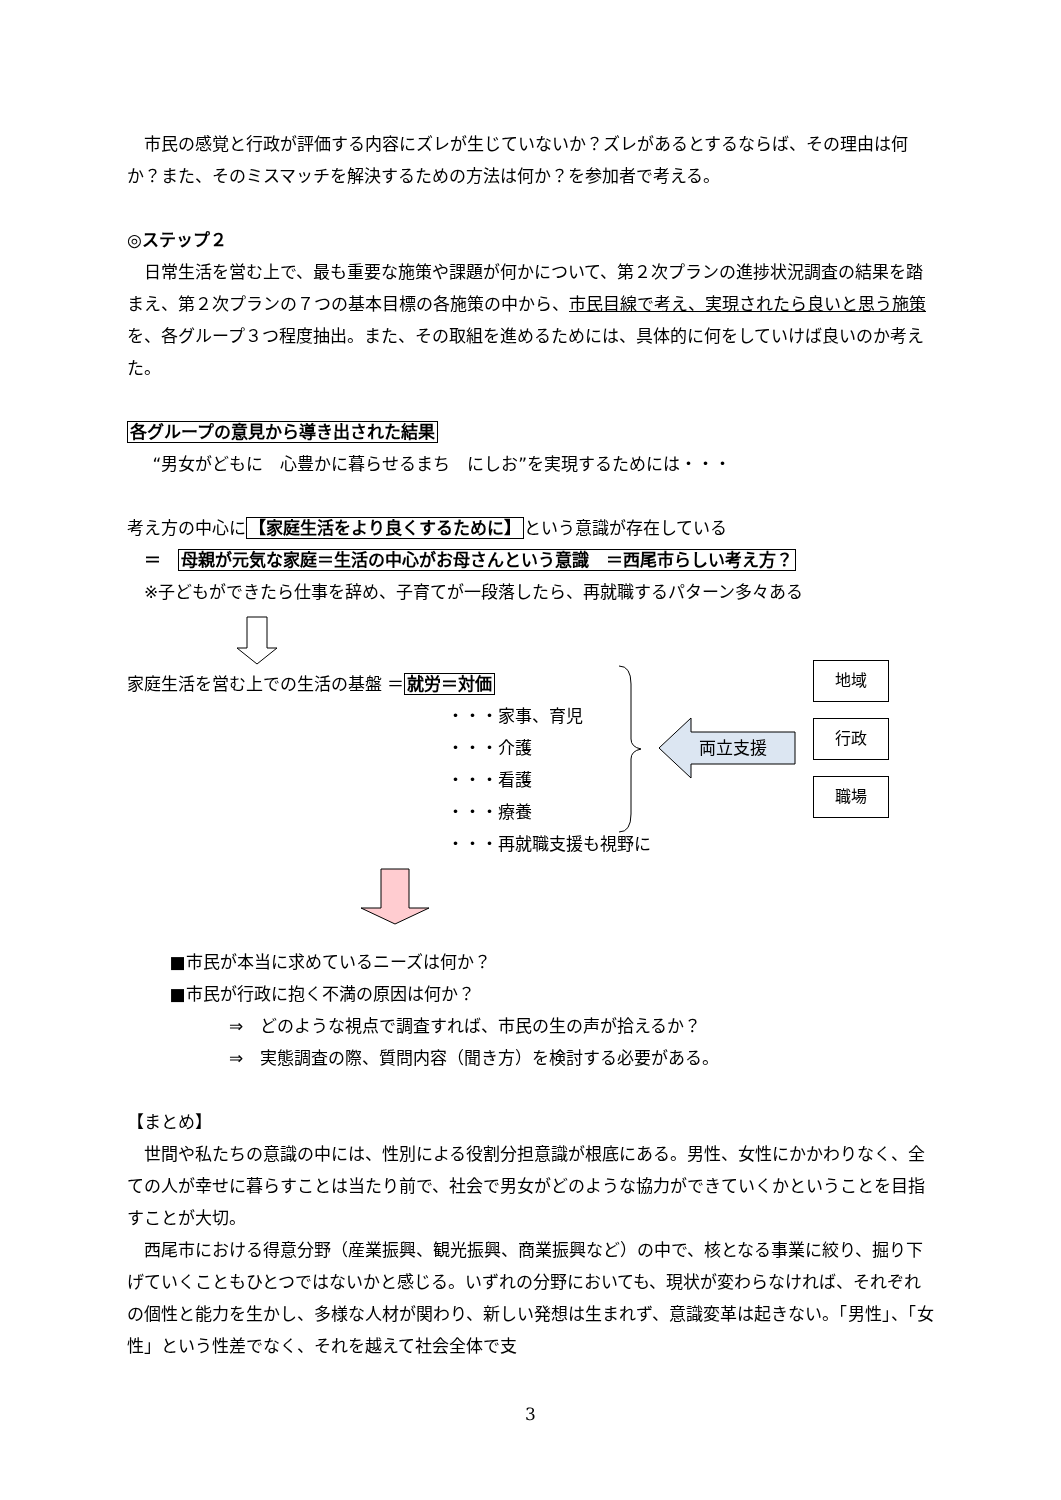市民の感覚と行政が評価する内容にズレが生じていないか？ズレがあるとするならば、その理由は何か？また、そのミスマッチを解決するための方法は何か？を参加者で考える。
◎ステップ２
日常生活を営む上で、最も重要な施策や課題が何かについて、第２次プランの進捗状況調査の結果を踏まえ、第２次プランの７つの基本目標の各施策の中から、市民目線で考え、実現されたら良いと思う施策を、各グループ３つ程度抽出。また、その取組を進めるためには、具体的に何をしていけば良いのか考えた。
各グループの意見から導き出された結果
“男女がどもに　心豊かに暮らせるまち　にしお”を実現するためには・・・
考え方の中心に【家庭生活をより良くするために】という意識が存在している
＝　母親が元気な家庭＝生活の中心がお母さんという意識　＝西尾市らしい考え方？
※子どもができたら仕事を辞め、子育てが一段落したら、再就職するパターン多々ある
家庭生活を営む上での生活の基盤 ＝就労＝対価
・・・家事、育児
・・・介護
・・・看護
・・・療養
・・・再就職支援も視野に
両立支援
地域
行政
職場
■市民が本当に求めているニーズは何か？
■市民が行政に抱く不満の原因は何か？
⇒　どのような視点で調査すれば、市民の生の声が拾えるか？
⇒　実態調査の際、質問内容（聞き方）を検討する必要がある。
【まとめ】
世間や私たちの意識の中には、性別による役割分担意識が根底にある。男性、女性にかかわりなく、全ての人が幸せに暮らすことは当たり前で、社会で男女がどのような協力ができていくかということを目指すことが大切。
西尾市における得意分野（産業振興、観光振興、商業振興など）の中で、核となる事業に絞り、掘り下げていくこともひとつではないかと感じる。いずれの分野においても、現状が変わらなければ、それぞれの個性と能力を生かし、多様な人材が関わり、新しい発想は生まれず、意識変革は起きない。「男性」、「女性」という性差でなく、それを越えて社会全体で支
3